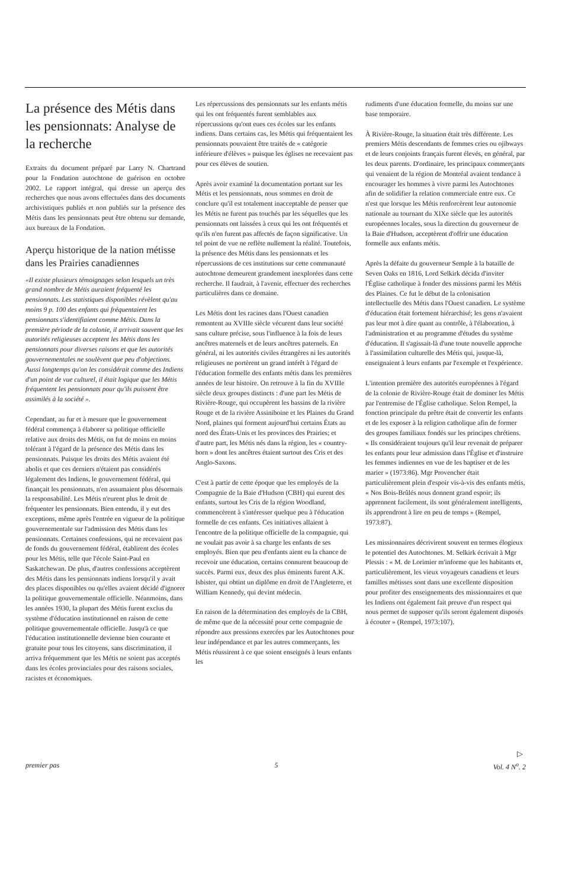La présence des Métis dans les pensionnats: Analyse de la recherche
Extraits du document préparé par Larry N. Chartrand pour la Fondation autochtone de guérison en octobre 2002. Le rapport intégral, qui dresse un aperçu des recherches que nous avons effectuées dans des documents archivistiques publiés et non publiés sur la présence des Métis dans les pensionnats peut être obtenu sur demande, aux bureaux de la Fondation.
Aperçu historique de la nation métisse dans les Prairies canadiennes
«Il existe plusieurs témoignages selon lesquels un très grand nombre de Métis auraient fréquenté les pensionnats. Les statistiques disponibles révèlent qu'au moins 9 p. 100 des enfants qui fréquentaient les pensionnats s'identifiaient comme Métis. Dans la première période de la colonie, il arrivait souvent que les autorités religieuses acceptent les Métis dans les pensionnats pour diverses raisons et que les autorités gouvernementales ne soulèvent que peu d'objections. Aussi longtemps qu'on les considérait comme des Indiens d'un point de vue culturel, il était logique que les Métis fréquentent les pensionnats pour qu'ils puissent être assimilés à la société ».
Cependant, au fur et à mesure que le gouvernement fédéral commença à élaborer sa politique officielle relative aux droits des Métis, on fut de moins en moins tolérant à l'égard de la présence des Métis dans les pensionnats. Puisque les droits des Métis avaient été abolis et que ces derniers n'étaient pas considérés légalement des Indiens, le gouvernement fédéral, qui finançait les pensionnats, n'en assumaient plus désormais la responsabilité. Les Métis n'eurent plus le droit de fréquenter les pensionnats. Bien entendu, il y eut des exceptions, même après l'entrée en vigueur de la politique gouvernementale sur l'admission des Métis dans les pensionnats. Certaines confessions, qui ne recevaient pas de fonds du gouvernement fédéral, établirent des écoles pour les Métis, telle que l'école Saint-Paul en Saskatchewan. De plus, d'autres confessions acceptèrent des Métis dans les pensionnats indiens lorsqu'il y avait des places disponibles ou qu'elles avaient décidé d'ignorer la politique gouvernementale officielle. Néanmoins, dans les années 1930, la plupart des Métis furent exclus du système d'éducation institutionnel en raison de cette politique gouvernementale officielle. Jusqu'à ce que l'éducation institutionnelle devienne bien courante et gratuite pour tous les citoyens, sans discrimination, il arriva fréquemment que les Métis ne soient pas acceptés dans les écoles provinciales pour des raisons sociales, racistes et économiques.
Les répercussions des pensionnats sur les enfants métis qui les ont fréquentés furent semblables aux répercussions qu'ont eues ces écoles sur les enfants indiens. Dans certains cas, les Métis qui fréquentaient les pensionnats pouvaient être traités de « catégorie inférieure d'élèves » puisque les églises ne recevaient pas pour ces élèves de soutien.
Après avoir examiné la documentation portant sur les Métis et les pensionnats, nous sommes en droit de conclure qu'il est totalement inacceptable de penser que les Métis ne furent pas touchés par les séquelles que les pensionnats ont laissées à ceux qui les ont fréquentés et qu'ils n'en furent pas affectés de façon significative. Un tel point de vue ne reflète nullement la réalité. Toutefois, la présence des Métis dans les pensionnats et les répercussions de ces institutions sur cette communauté autochtone demeurent grandement inexplorées dans cette recherche. Il faudrait, à l'avenir, effectuer des recherches particulières dans ce domaine.
Les Métis dont les racines dans l'Ouest canadien remontent au XVIIIe siècle vécurent dans leur société sans culture précise, sous l'influence à la fois de leurs ancêtres maternels et de leurs ancêtres paternels. En général, ni les autorités civiles étrangères ni les autorités religieuses ne portèrent un grand intérêt à l'égard de l'éducation formelle des enfants métis dans les premières années de leur histoire. On retrouve à la fin du XVIIIe siècle deux groupes distincts : d'une part les Métis de Rivière-Rouge, qui occupèrent les bassins de la rivière Rouge et de la rivière Assiniboine et les Plaines du Grand Nord, plaines qui forment aujourd'hui certains États au nord des États-Unis et les provinces des Prairies; et d'autre part, les Métis nés dans la région, les « country-born » dont les ancêtres étaient surtout des Cris et des Anglo-Saxons.
C'est à partir de cette époque que les employés de la Compagnie de la Baie d'Hudson (CBH) qui eurent des enfants, surtout les Cris de la région Woodland, commencèrent à s'intéresser quelque peu à l'éducation formelle de ces enfants. Ces initiatives allaient à l'encontre de la politique officielle de la compagnie, qui ne voulait pas avoir à sa charge les enfants de ses employés. Bien que peu d'enfants aient eu la chance de recevoir une éducation, certains connurent beaucoup de succès. Parmi eux, deux des plus éminents furent A.K. Isbister, qui obtint un diplôme en droit de l'Angleterre, et William Kennedy, qui devint médecin.
En raison de la détermination des employés de la CBH, de même que de la nécessité pour cette compagnie de répondre aux pressions exercées par les Autochtones pour leur indépendance et par les autres commerçants, les Métis réussirent à ce que soient enseignés à leurs enfants les
rudiments d'une éducation formelle, du moins sur une base temporaire.
À Rivière-Rouge, la situation était très différente. Les premiers Métis descendants de femmes cries ou ojibways et de leurs conjoints français furent élevés, en général, par les deux parents. D'ordinaire, les principaux commerçants qui venaient de la région de Montréal avaient tendance à encourager les hommes à vivre parmi les Autochtones afin de solidifier la relation commerciale entre eux. Ce n'est que lorsque les Métis renforcèrent leur autonomie nationale au tournant du XIXe siècle que les autorités européennes locales, sous la direction du gouverneur de la Baie d'Hudson, acceptèrent d'offrir une éducation formelle aux enfants métis.
Après la défaite du gouverneur Semple à la bataille de Seven Oaks en 1816, Lord Selkirk décida d'inviter l'Église catholique à fonder des missions parmi les Métis des Plaines. Ce fut le début de la colonisation intellectuelle des Métis dans l'Ouest canadien. Le système d'éducation était fortement hiérarchisé; les gens n'avaient pas leur mot à dire quant au contrôle, à l'élaboration, à l'administration et au programme d'études du système d'éducation. Il s'agissait-là d'une toute nouvelle approche à l'assimilation culturelle des Métis qui, jusque-là, enseignaient à leurs enfants par l'exemple et l'expérience.
L'intention première des autorités européennes à l'égard de la colonie de Rivière-Rouge était de dominer les Métis par l'entremise de l'Église catholique. Selon Rempel, la fonction principale du prêtre était de convertir les enfants et de les exposer à la religion catholique afin de former des groupes familiaux fondés sur les principes chrétiens. « Ils considéraient toujours qu'il leur revenait de préparer les enfants pour leur admission dans l'Église et d'instruire les femmes indiennes en vue de les baptiser et de les marier » (1973:86). Mgr Provencher était particulièrement plein d'espoir vis-à-vis des enfants métis, « Nos Bois-Brûlés nous donnent grand espoir; ils apprennent facilement, ils sont généralement intelligents, ils apprendront à lire en peu de temps » (Rempel, 1973:87).
Les missionnaires décrivirent souvent en termes élogieux le potentiel des Autochtones. M. Selkirk écrivait à Mgr Plessis : « M. de Lorimier m'informe que les habitants et, particulièrement, les vieux voyageurs canadiens et leurs familles métisses sont dans une excellente disposition pour profiter des enseignements des missionnaires et que les Indiens ont également fait preuve d'un respect qui nous permet de supposer qu'ils seront également disposés à écouter » (Rempel, 1973:107).
▷
premier pas 5 Vol. 4 N<sup>o</sup>. 2